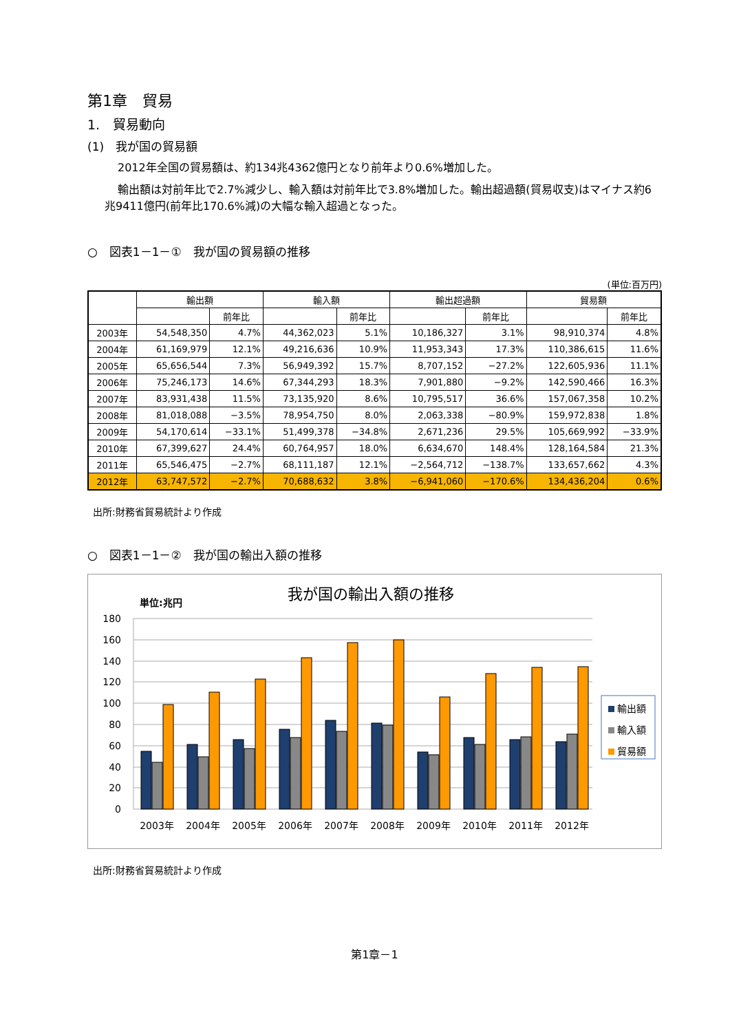第1章　貿易
1.　貿易動向
(1)　我が国の貿易額
2012年全国の貿易額は、約134兆4362億円となり前年より0.6%増加した。
輸出額は対前年比で2.7%減少し、輸入額は対前年比で3.8%増加した。輸出超過額(貿易収支)はマイナス約6兆9411億円(前年比170.6%減)の大幅な輸入超過となった。
○　図表1－1－①　我が国の貿易額の推移
(単位:百万円)
| | 輸出額 | | 輸入額 | | 輸出超過額 | | 貿易額 | |
| --- | --- | --- | --- | --- | --- | --- | --- | --- |
| | | 前年比 | | 前年比 | | 前年比 | | 前年比 |
| 2003年 | 54,548,350 | 4.7% | 44,362,023 | 5.1% | 10,186,327 | 3.1% | 98,910,374 | 4.8% |
| 2004年 | 61,169,979 | 12.1% | 49,216,636 | 10.9% | 11,953,343 | 17.3% | 110,386,615 | 11.6% |
| 2005年 | 65,656,544 | 7.3% | 56,949,392 | 15.7% | 8,707,152 | −27.2% | 122,605,936 | 11.1% |
| 2006年 | 75,246,173 | 14.6% | 67,344,293 | 18.3% | 7,901,880 | −9.2% | 142,590,466 | 16.3% |
| 2007年 | 83,931,438 | 11.5% | 73,135,920 | 8.6% | 10,795,517 | 36.6% | 157,067,358 | 10.2% |
| 2008年 | 81,018,088 | −3.5% | 78,954,750 | 8.0% | 2,063,338 | −80.9% | 159,972,838 | 1.8% |
| 2009年 | 54,170,614 | −33.1% | 51,499,378 | −34.8% | 2,671,236 | 29.5% | 105,669,992 | −33.9% |
| 2010年 | 67,399,627 | 24.4% | 60,764,957 | 18.0% | 6,634,670 | 148.4% | 128,164,584 | 21.3% |
| 2011年 | 65,546,475 | −2.7% | 68,111,187 | 12.1% | −2,564,712 | −138.7% | 133,657,662 | 4.3% |
| 2012年 | 63,747,572 | −2.7% | 70,688,632 | 3.8% | −6,941,060 | −170.6% | 134,436,204 | 0.6% |
出所:財務省貿易統計より作成
○　図表1－1－②　我が国の輸出入額の推移
我が国の輸出入額の推移
単位:兆円
180
160
140
120
100
80
60
40
20
0
2003年
2004年
2005年
2006年
2007年
2008年
2009年
2010年
2011年
2012年
輸出額
輸入額
貿易額
出所:財務省貿易統計より作成
第1章－1